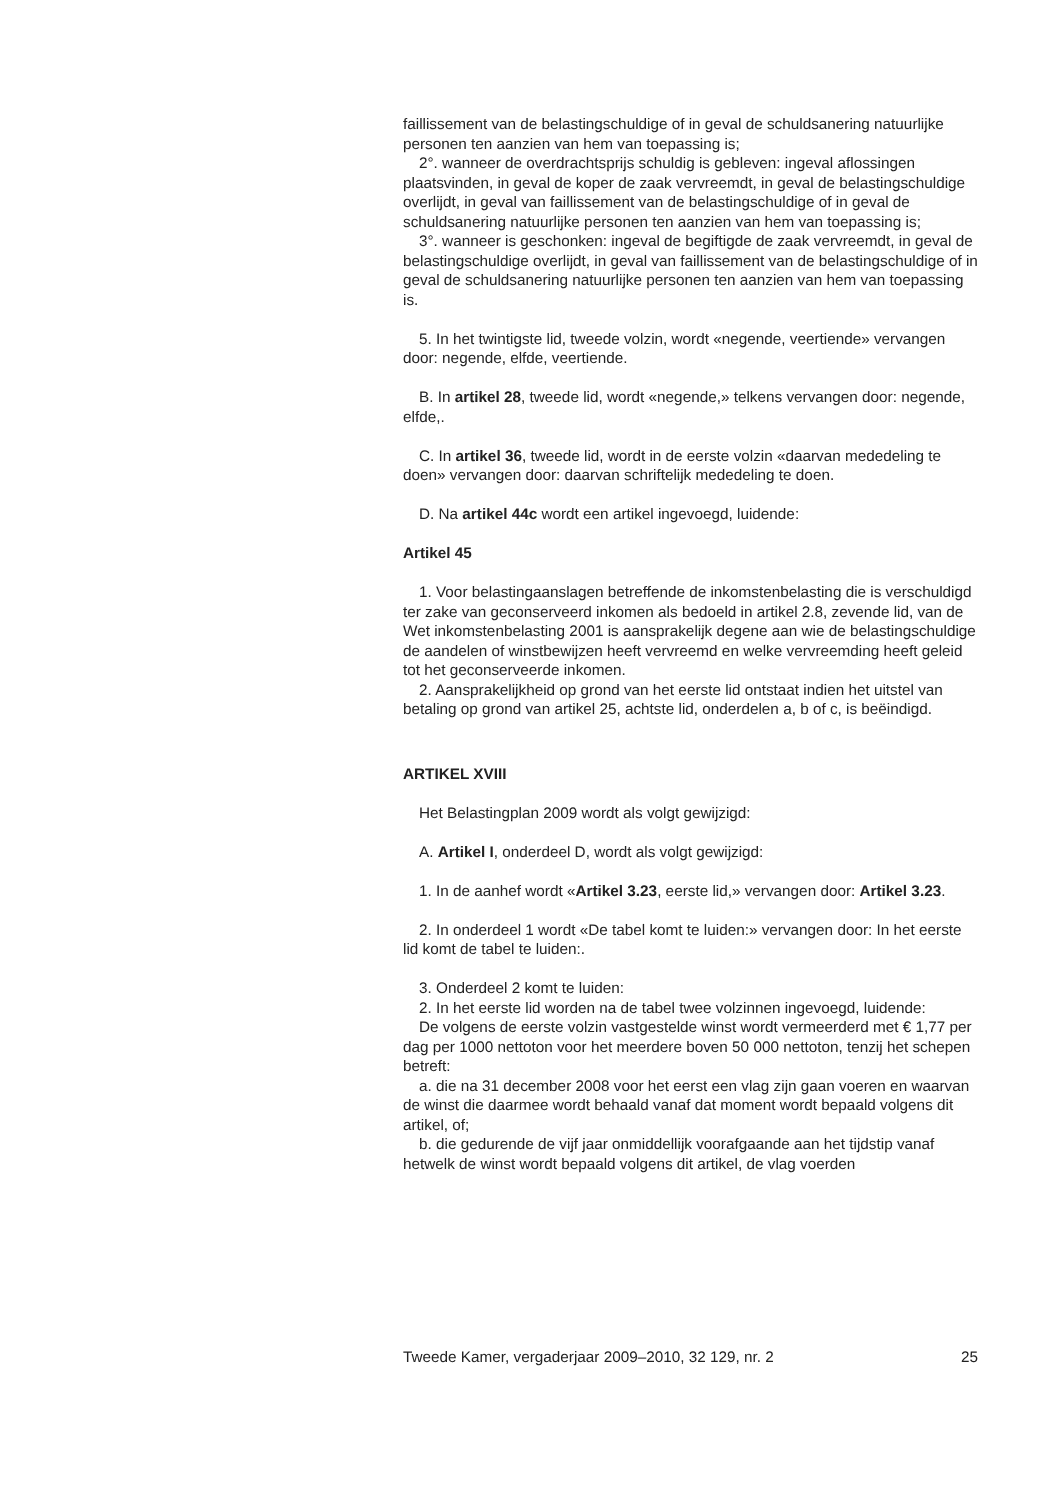faillissement van de belastingschuldige of in geval de schuldsanering natuurlijke personen ten aanzien van hem van toepassing is;
2°. wanneer de overdrachtsprijs schuldig is gebleven: ingeval aflossingen plaatsvinden, in geval de koper de zaak vervreemdt, in geval de belastingschuldige overlijdt, in geval van faillissement van de belastingschuldige of in geval de schuldsanering natuurlijke personen ten aanzien van hem van toepassing is;
3°. wanneer is geschonken: ingeval de begiftigde de zaak vervreemdt, in geval de belastingschuldige overlijdt, in geval van faillissement van de belastingschuldige of in geval de schuldsanering natuurlijke personen ten aanzien van hem van toepassing is.
5. In het twintigste lid, tweede volzin, wordt «negende, veertiende» vervangen door: negende, elfde, veertiende.
B. In artikel 28, tweede lid, wordt «negende,» telkens vervangen door: negende, elfde,.
C. In artikel 36, tweede lid, wordt in de eerste volzin «daarvan mededeling te doen» vervangen door: daarvan schriftelijk mededeling te doen.
D. Na artikel 44c wordt een artikel ingevoegd, luidende:
Artikel 45
1. Voor belastingaanslagen betreffende de inkomstenbelasting die is verschuldigd ter zake van geconserveerd inkomen als bedoeld in artikel 2.8, zevende lid, van de Wet inkomstenbelasting 2001 is aansprakelijk degene aan wie de belastingschuldige de aandelen of winstbewijzen heeft vervreemd en welke vervreemding heeft geleid tot het geconserveerde inkomen.
2. Aansprakelijkheid op grond van het eerste lid ontstaat indien het uitstel van betaling op grond van artikel 25, achtste lid, onderdelen a, b of c, is beëindigd.
ARTIKEL XVIII
Het Belastingplan 2009 wordt als volgt gewijzigd:
A. Artikel I, onderdeel D, wordt als volgt gewijzigd:
1. In de aanhef wordt «Artikel 3.23, eerste lid,» vervangen door: Artikel 3.23.
2. In onderdeel 1 wordt «De tabel komt te luiden:» vervangen door: In het eerste lid komt de tabel te luiden:.
3. Onderdeel 2 komt te luiden:
2. In het eerste lid worden na de tabel twee volzinnen ingevoegd, luidende:
De volgens de eerste volzin vastgestelde winst wordt vermeerderd met € 1,77 per dag per 1000 nettoton voor het meerdere boven 50 000 nettoton, tenzij het schepen betreft:
a. die na 31 december 2008 voor het eerst een vlag zijn gaan voeren en waarvan de winst die daarmee wordt behaald vanaf dat moment wordt bepaald volgens dit artikel, of;
b. die gedurende de vijf jaar onmiddellijk voorafgaande aan het tijdstip vanaf hetwelk de winst wordt bepaald volgens dit artikel, de vlag voerden
Tweede Kamer, vergaderjaar 2009–2010, 32 129, nr. 2 25